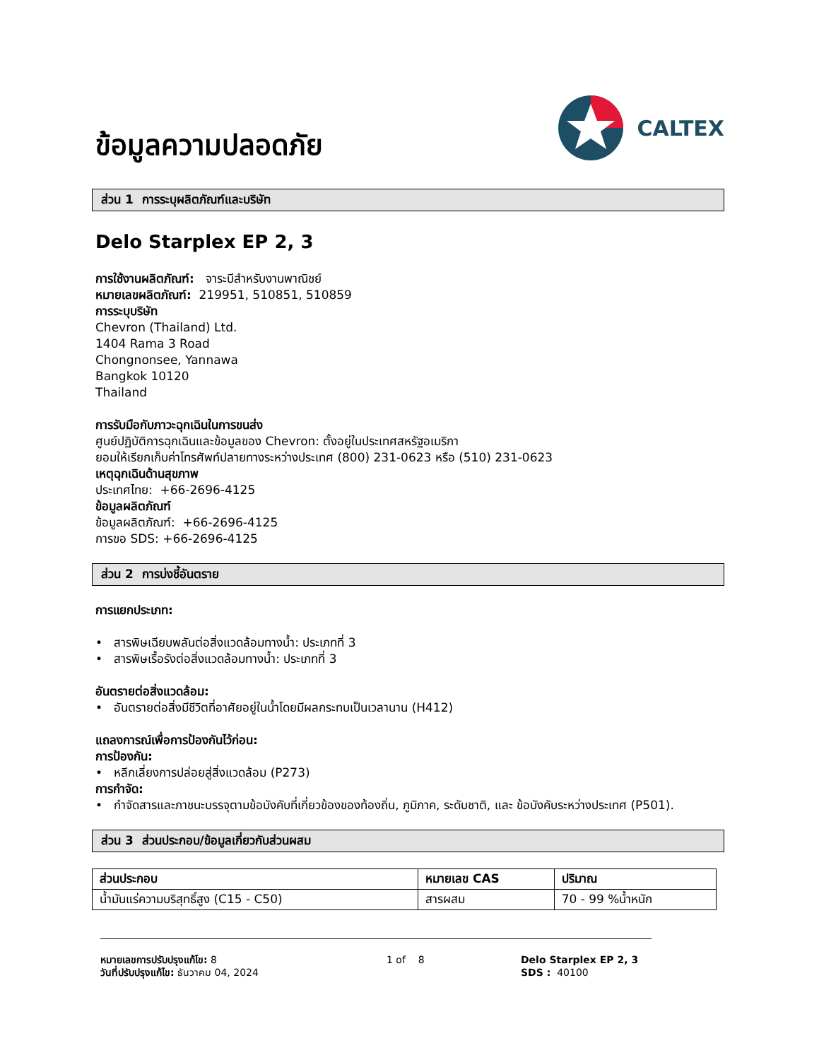ข้อมูลความปลอดภัย
CALTEX
ส่วน 1 การระบุผลิตภัณฑ์และบริษัท
Delo Starplex EP 2, 3
การใช้งานผลิตภัณฑ์: จาระบีสำหรับงานพาณิชย์
หมายเลขผลิตภัณฑ์: 219951, 510851, 510859
การระบุบริษัท
Chevron (Thailand) Ltd.
1404 Rama 3 Road
Chongnonsee, Yannawa
Bangkok 10120
Thailand
การรับมือกับภาวะฉุกเฉินในการขนส่ง
ศูนย์ปฏิบัติการฉุกเฉินและข้อมูลของ Chevron: ตั้งอยู่ในประเทศสหรัฐอเมริกา
ยอมให้เรียกเก็บค่าโทรศัพท์ปลายทางระหว่างประเทศ (800) 231-0623 หรือ (510) 231-0623
เหตุฉุกเฉินด้านสุขภาพ
ประเทศไทย: +66-2696-4125
ข้อมูลผลิตภัณฑ์
ข้อมูลผลิตภัณฑ์: +66-2696-4125
การขอ SDS: +66-2696-4125
ส่วน 2 การบ่งชี้อันตราย
การแยกประเภท:
• สารพิษเฉียบพลันต่อสิ่งแวดล้อมทางน้ำ: ประเภทที่ 3
• สารพิษเรื้อรังต่อสิ่งแวดล้อมทางน้ำ: ประเภทที่ 3
อันตรายต่อสิ่งแวดล้อม:
• อันตรายต่อสิ่งมีชีวิตที่อาศัยอยู่ในน้ำโดยมีผลกระทบเป็นเวลานาน (H412)
แถลงการณ์เพื่อการป้องกันไว้ก่อน:
การป้องกัน:
• หลีกเลี่ยงการปล่อยสู่สิ่งแวดล้อม (P273)
การกำจัด:
• กำจัดสารและภาชนะบรรจุตามข้อบังคับที่เกี่ยวข้องของท้องถิ่น, ภูมิภาค, ระดับชาติ, และ ข้อบังคับระหว่างประเทศ (P501).
ส่วน 3 ส่วนประกอบ/ข้อมูลเกี่ยวกับส่วนผสม
| ส่วนประกอบ | หมายเลข CAS | ปริมาณ |
| --- | --- | --- |
| น้ำมันแร่ความบริสุทธิ์สูง (C15 - C50) | สารผสม | 70 - 99 %น้ำหนัก |
หมายเลขการปรับปรุงแก้ไข: 8
วันที่ปรับปรุงแก้ไข: ธันวาคม 04, 2024
1 of 8 Delo Starplex EP 2, 3
SDS : 40100